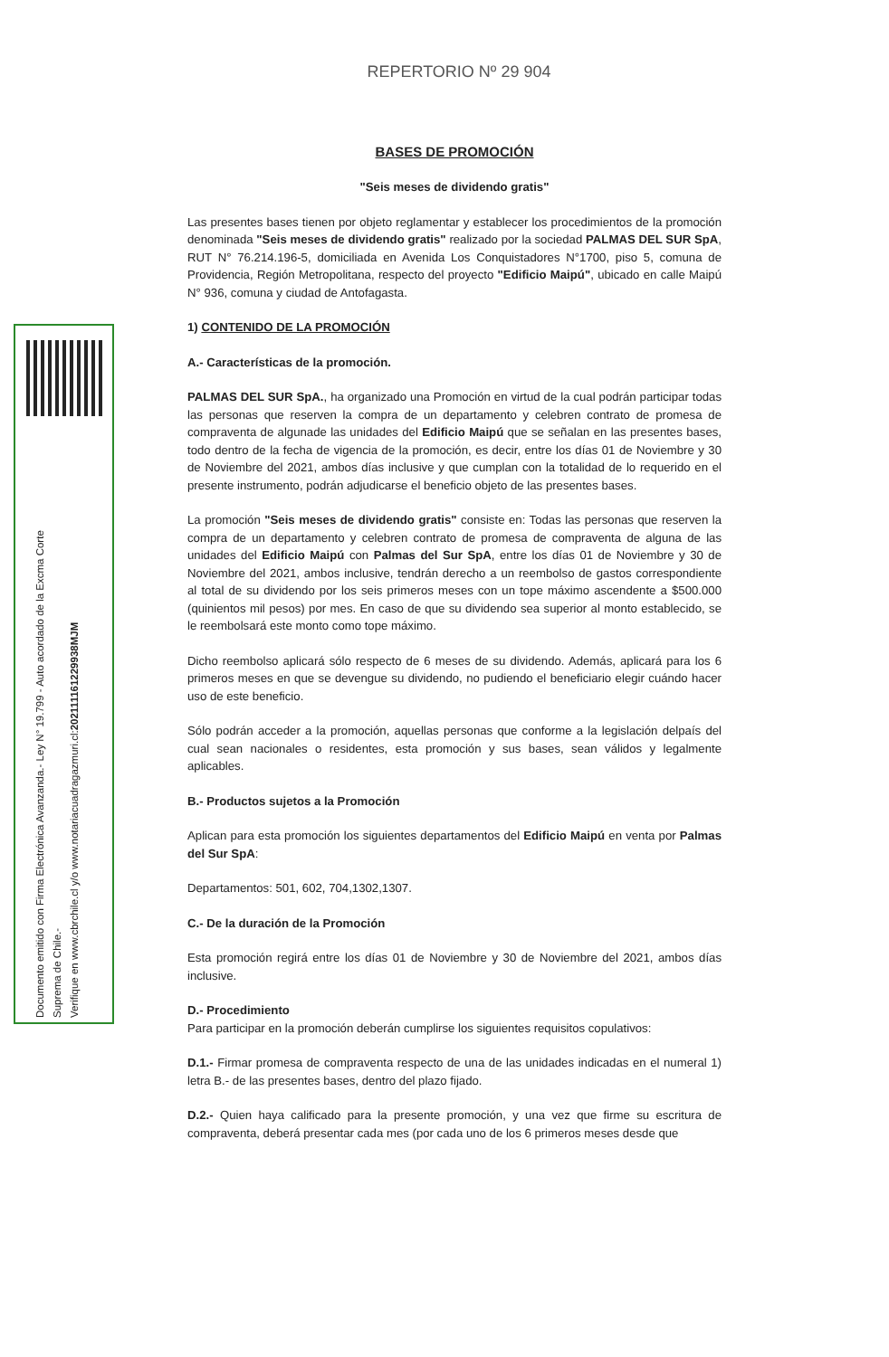Documento emitido con Firma Electrónica Avanzanda.- Ley N° 19.799 - Auto acordado de la Excma Corte
Suprema de Chile.-
Verifique en www.cbrchile.cl y/o www.notariacuadragazmuri.cl:202111161229938MJM
REPERTORIO Nº 29 904
BASES DE PROMOCIÓN
"Seis meses de dividendo gratis"
Las presentes bases tienen por objeto reglamentar y establecer los procedimientos de la promoción denominada "Seis meses de dividendo gratis" realizado por la sociedad PALMAS DEL SUR SpA, RUT N° 76.214.196-5, domiciliada en Avenida Los Conquistadores N°1700, piso 5, comuna de Providencia, Región Metropolitana, respecto del proyecto "Edificio Maipú", ubicado en calle Maipú N° 936, comuna y ciudad de Antofagasta.
1) CONTENIDO DE LA PROMOCIÓN
A.- Características de la promoción.
PALMAS DEL SUR SpA., ha organizado una Promoción en virtud de la cual podrán participar todas las personas que reserven la compra de un departamento y celebren contrato de promesa de compraventa de algunade las unidades del Edificio Maipú que se señalan en las presentes bases, todo dentro de la fecha de vigencia de la promoción, es decir, entre los días 01 de Noviembre y 30 de Noviembre del 2021, ambos días inclusive y que cumplan con la totalidad de lo requerido en el presente instrumento, podrán adjudicarse el beneficio objeto de las presentes bases.
La promoción "Seis meses de dividendo gratis" consiste en: Todas las personas que reserven la compra de un departamento y celebren contrato de promesa de compraventa de alguna de las unidades del Edificio Maipú con Palmas del Sur SpA, entre los días 01 de Noviembre y 30 de Noviembre del 2021, ambos inclusive, tendrán derecho a un reembolso de gastos correspondiente al total de su dividendo por los seis primeros meses con un tope máximo ascendente a $500.000 (quinientos mil pesos) por mes. En caso de que su dividendo sea superior al monto establecido, se le reembolsará este monto como tope máximo.
Dicho reembolso aplicará sólo respecto de 6 meses de su dividendo. Además, aplicará para los 6 primeros meses en que se devengue su dividendo, no pudiendo el beneficiario elegir cuándo hacer uso de este beneficio.
Sólo podrán acceder a la promoción, aquellas personas que conforme a la legislación delpaís del cual sean nacionales o residentes, esta promoción y sus bases, sean válidos y legalmente aplicables.
B.- Productos sujetos a la Promoción
Aplican para esta promoción los siguientes departamentos del Edificio Maipú en venta por Palmas del Sur SpA:
Departamentos: 501, 602, 704,1302,1307.
C.- De la duración de la Promoción
Esta promoción regirá entre los días 01 de Noviembre y 30 de Noviembre del 2021, ambos días inclusive.
D.- Procedimiento
Para participar en la promoción deberán cumplirse los siguientes requisitos copulativos:
D.1.- Firmar promesa de compraventa respecto de una de las unidades indicadas en el numeral 1) letra B.- de las presentes bases, dentro del plazo fijado.
D.2.- Quien haya calificado para la presente promoción, y una vez que firme su escritura de compraventa, deberá presentar cada mes (por cada uno de los 6 primeros meses desde que